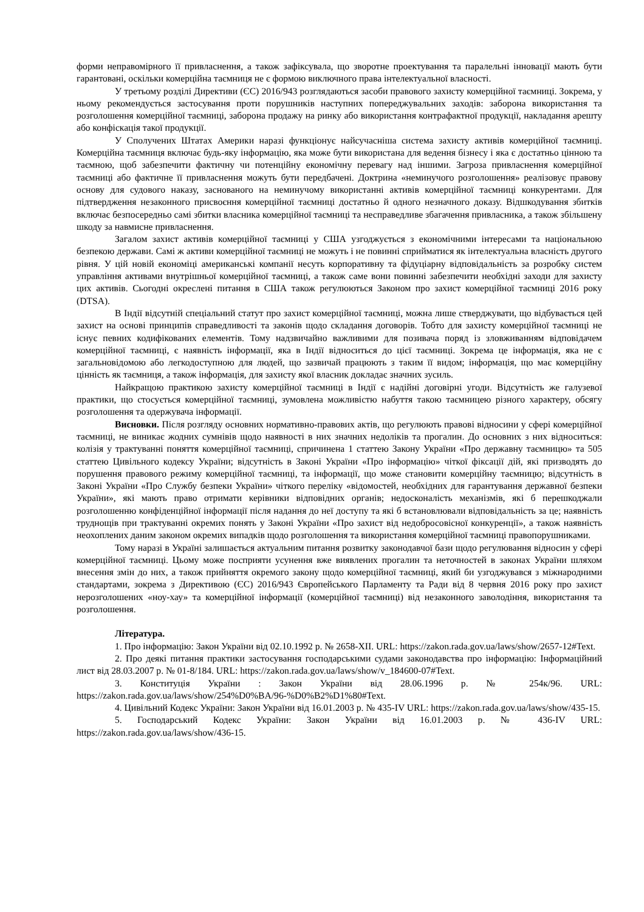форми неправомірного її привласнення, а також зафіксувала, що зворотне проектування та паралельні інновації мають бути гарантовані, оскільки комерційна таємниця не є формою виключного права інтелектуальної власності.
У третьому розділі Директиви (ЄС) 2016/943 розглядаються засоби правового захисту комерційної таємниці. Зокрема, у ньому рекомендується застосування проти порушників наступних попереджувальних заходів: заборона використання та розголошення комерційної таємниці, заборона продажу на ринку або використання контрафактної продукції, накладання арешту або конфіскація такої продукції.
У Сполучених Штатах Америки наразі функціонує найсучасніша система захисту активів комерційної таємниці. Комерційна таємниця включає будь-яку інформацію, яка може бути використана для ведення бізнесу і яка є достатньо цінною та таємною, щоб забезпечити фактичну чи потенційну економічну перевагу над іншими. Загроза привласнення комерційної таємниці або фактичне її привласнення можуть бути передбачені. Доктрина «неминучого розголошення» реалізовує правову основу для судового наказу, заснованого на неминучому використанні активів комерційної таємниці конкурентами. Для підтвердження незаконного присвоєння комерційної таємниці достатньо й одного незначного доказу. Відшкодування збитків включає безпосередньо самі збитки власника комерційної таємниці та несправедливе збагачення привласника, а також збільшену шкоду за навмисне привласнення.
Загалом захист активів комерційної таємниці у США узгоджується з економічними інтересами та національною безпекою держави. Самі ж активи комерційної таємниці не можуть і не повинні сприйматися як інтелектуальна власність другого рівня. У цій новій економіці американські компанії несуть корпоративну та фідуціарну відповідальність за розробку систем управління активами внутрішньої комерційної таємниці, а також саме вони повинні забезпечити необхідні заходи для захисту цих активів. Сьогодні окреслені питання в США також регулюються Законом про захист комерційної таємниці 2016 року (DTSA).
В Індії відсутній спеціальний статут про захист комерційної таємниці, можна лише стверджувати, що відбувається цей захист на основі принципів справедливості та законів щодо складання договорів. Тобто для захисту комерційної таємниці не існує певних кодифікованих елементів. Тому надзвичайно важливими для позивача поряд із зловживанням відповідачем комерційної таємниці, є наявність інформації, яка в Індії відноситься до цієї таємниці. Зокрема це інформація, яка не є загальновідомою або легкодоступною для людей, що зазвичай працюють з таким її видом; інформація, що має комерційну цінність як таємниця, а також інформація, для захисту якої власник докладає значних зусиль.
Найкращою практикою захисту комерційної таємниці в Індії є надійні договірні угоди. Відсутність же галузевої практики, що стосується комерційної таємниці, зумовлена можливістю набуття такою таємницею різного характеру, обсягу розголошення та одержувача інформації.
Висновки. Після розгляду основних нормативно-правових актів, що регулюють правові відносини у сфері комерційної таємниці, не виникає жодних сумнівів щодо наявності в них значних недоліків та прогалин. До основних з них відноситься: колізія у трактуванні поняття комерційної таємниці, спричинена 1 статтею Закону України «Про державну таємницю» та 505 статтею Цивільного кодексу України; відсутність в Законі України «Про інформацію» чіткої фіксації дій, які призводять до порушення правового режиму комерційної таємниці, та інформації, що може становити комерційну таємницю; відсутність в Законі України «Про Службу безпеки України» чіткого переліку «відомостей, необхідних для гарантування державної безпеки України», які мають право отримати керівники відповідних органів; недосконалість механізмів, які б перешкоджали розголошенню конфіденційної інформації після надання до неї доступу та які б встановлювали відповідальність за це; наявність труднощів при трактуванні окремих понять у Законі України «Про захист від недобросовісної конкуренції», а також наявність неохоплених даним законом окремих випадків щодо розголошення та використання комерційної таємниці правопорушниками.
Тому наразі в Україні залишається актуальним питання розвитку законодавчої бази щодо регулювання відносин у сфері комерційної таємниці. Цьому може посприяти усунення вже виявлених прогалин та неточностей в законах України шляхом внесення змін до них, а також прийняття окремого закону щодо комерційної таємниці, який би узгоджувався з міжнародними стандартами, зокрема з Директивою (ЄС) 2016/943 Європейського Парламенту та Ради від 8 червня 2016 року про захист нерозголошених «ноу-хау» та комерційної інформації (комерційної таємниці) від незаконного заволодіння, використання та розголошення.
Література.
1. Про інформацію: Закон України від 02.10.1992 р. № 2658-XII. URL: https://zakon.rada.gov.ua/laws/show/2657-12#Text.
2. Про деякі питання практики застосування господарськими судами законодавства про інформацію: Інформаційний лист від 28.03.2007 р. № 01-8/184. URL: https://zakon.rada.gov.ua/laws/show/v_184600-07#Text.
3. Конституція України : Закон України від 28.06.1996 р. № 254к/96. URL: https://zakon.rada.gov.ua/laws/show/254%D0%BA/96-%D0%B2%D1%80#Text.
4. Цивільний Кодекс України: Закон України від 16.01.2003 р. № 435-IV URL: https://zakon.rada.gov.ua/laws/show/435-15.
5. Господарський Кодекс України: Закон України від 16.01.2003 р. № 436-IV URL: https://zakon.rada.gov.ua/laws/show/436-15.